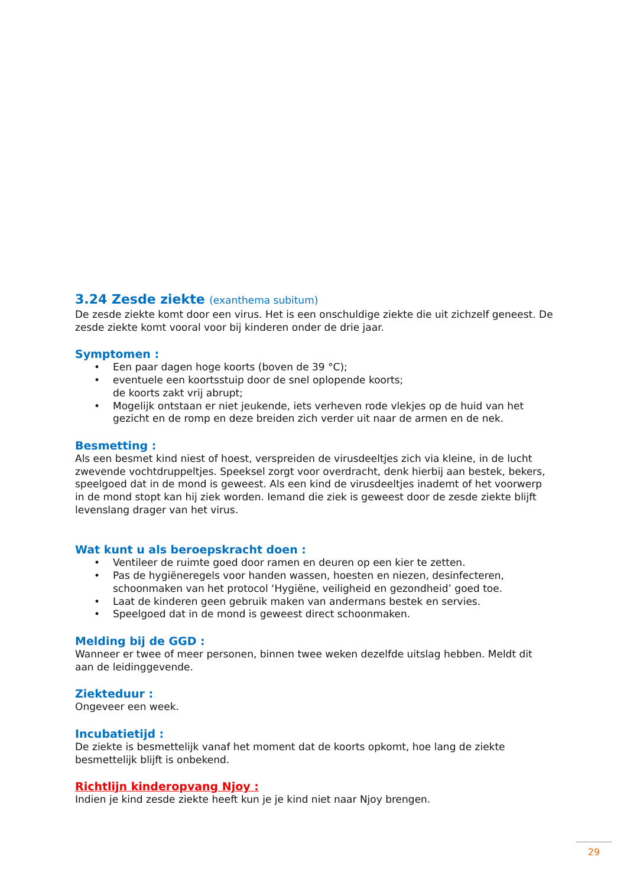3.24 Zesde ziekte (exanthema subitum)
De zesde ziekte komt door een virus. Het is een onschuldige ziekte die uit zichzelf geneest. De zesde ziekte komt vooral voor bij kinderen onder de drie jaar.
Symptomen :
• Een paar dagen hoge koorts (boven de 39 °C);
• eventuele een koortsstuip door de snel oplopende koorts;
de koorts zakt vrij abrupt;
• Mogelijk ontstaan er niet jeukende, iets verheven rode vlekjes op de huid van het gezicht en de romp en deze breiden zich verder uit naar de armen en de nek.
Besmetting :
Als een besmet kind niest of hoest, verspreiden de virusdeeltjes zich via kleine, in de lucht zwevende vochtdruppeltjes. Speeksel zorgt voor overdracht, denk hierbij aan bestek, bekers, speelgoed dat in de mond is geweest. Als een kind de virusdeeltjes inademt of het voorwerp in de mond stopt kan hij ziek worden. Iemand die ziek is geweest door de zesde ziekte blijft levenslang drager van het virus.
Wat kunt u als beroepskracht doen :
• Ventileer de ruimte goed door ramen en deuren op een kier te zetten.
• Pas de hygiëneregels voor handen wassen, hoesten en niezen, desinfecteren, schoonmaken van het protocol ‘Hygiëne, veiligheid en gezondheid’ goed toe.
• Laat de kinderen geen gebruik maken van andermans bestek en servies.
• Speelgoed dat in de mond is geweest direct schoonmaken.
Melding bij de GGD :
Wanneer er twee of meer personen, binnen twee weken dezelfde uitslag hebben. Meldt dit aan de leidinggevende.
Ziekteduur :
Ongeveer een week.
Incubatietijd :
De ziekte is besmettelijk vanaf het moment dat de koorts opkomt, hoe lang de ziekte besmettelijk blijft is onbekend.
Richtlijn kinderopvang Njoy :
Indien je kind zesde ziekte heeft kun je je kind niet naar Njoy brengen.
29